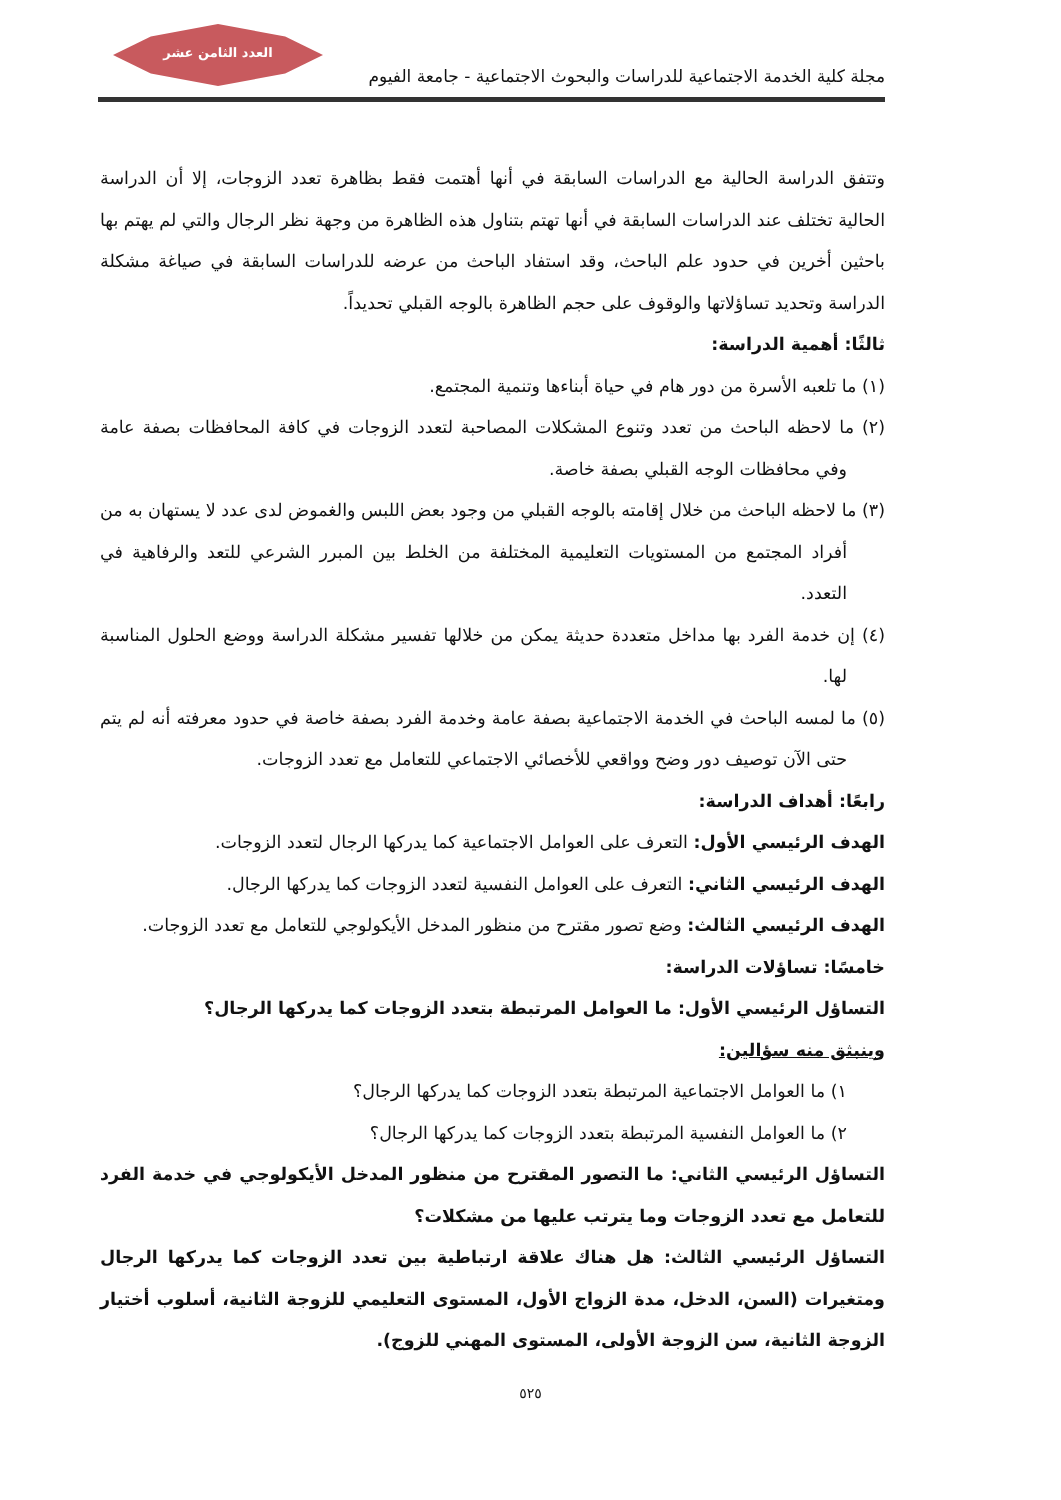العدد الثامن عشر
مجلة كلية الخدمة الاجتماعية للدراسات والبحوث الاجتماعية - جامعة الفيوم
وتتفق الدراسة الحالية مع الدراسات السابقة في أنها أهتمت فقط بظاهرة تعدد الزوجات، إلا أن الدراسة الحالية تختلف عند الدراسات السابقة في أنها تهتم بتناول هذه الظاهرة من وجهة نظر الرجال والتي لم يهتم بها باحثين أخرين في حدود علم الباحث، وقد استفاد الباحث من عرضه للدراسات السابقة في صياغة مشكلة الدراسة وتحديد تساؤلاتها والوقوف على حجم الظاهرة بالوجه القبلي تحديداً.
ثالثًا: أهمية الدراسة:
(١) ما تلعبه الأسرة من دور هام في حياة أبناءها وتنمية المجتمع.
(٢) ما لاحظه الباحث من تعدد وتنوع المشكلات المصاحبة لتعدد الزوجات في كافة المحافظات بصفة عامة وفي محافظات الوجه القبلي بصفة خاصة.
(٣) ما لاحظه الباحث من خلال إقامته بالوجه القبلي من وجود بعض اللبس والغموض لدى عدد لا يستهان به من أفراد المجتمع من المستويات التعليمية المختلفة من الخلط بين المبرر الشرعي للتعد والرفاهية في التعدد.
(٤) إن خدمة الفرد بها مداخل متعددة حديثة يمكن من خلالها تفسير مشكلة الدراسة ووضع الحلول المناسبة لها.
(٥) ما لمسه الباحث في الخدمة الاجتماعية بصفة عامة وخدمة الفرد بصفة خاصة في حدود معرفته أنه لم يتم حتى الآن توصيف دور وضح وواقعي للأخصائي الاجتماعي للتعامل مع تعدد الزوجات.
رابعًا: أهداف الدراسة:
الهدف الرئيسي الأول: التعرف على العوامل الاجتماعية كما يدركها الرجال لتعدد الزوجات.
الهدف الرئيسي الثاني: التعرف على العوامل النفسية لتعدد الزوجات كما يدركها الرجال.
الهدف الرئيسي الثالث: وضع تصور مقترح من منظور المدخل الأيكولوجي للتعامل مع تعدد الزوجات.
خامسًا: تساؤلات الدراسة:
التساؤل الرئيسي الأول: ما العوامل المرتبطة بتعدد الزوجات كما يدركها الرجال؟
وينبثق منه سؤالين:
١) ما العوامل الاجتماعية المرتبطة بتعدد الزوجات كما يدركها الرجال؟
٢) ما العوامل النفسية المرتبطة بتعدد الزوجات كما يدركها الرجال؟
التساؤل الرئيسي الثاني: ما التصور المقترح من منظور المدخل الأيكولوجي في خدمة الفرد للتعامل مع تعدد الزوجات وما يترتب عليها من مشكلات؟
التساؤل الرئيسي الثالث: هل هناك علاقة ارتباطية بين تعدد الزوجات كما يدركها الرجال ومتغيرات (السن، الدخل، مدة الزواج الأول، المستوى التعليمي للزوجة الثانية، أسلوب أختيار الزوجة الثانية، سن الزوجة الأولى، المستوى المهني للزوج).
٥٢٥